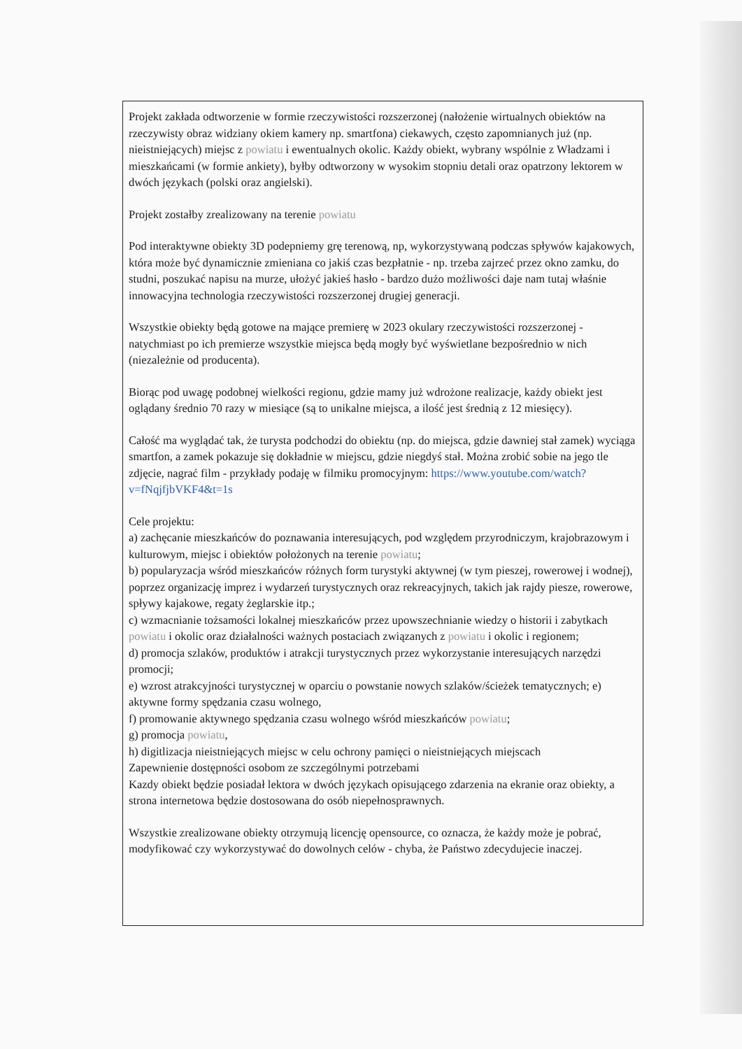Projekt zakłada odtworzenie w formie rzeczywistości rozszerzonej (nałożenie wirtualnych obiektów na rzeczywisty obraz widziany okiem kamery np. smartfona) ciekawych, często zapomnianych już (np. nieistniejących) miejsc z powiatu i ewentualnych okolic. Każdy obiekt, wybrany wspólnie z Władzami i mieszkańcami (w formie ankiety), byłby odtworzony w wysokim stopniu detali oraz opatrzony lektorem w dwóch językach (polski oraz angielski).
Projekt zostałby zrealizowany na terenie powiatu
Pod interaktywne obiekty 3D podepniemy grę terenową, np, wykorzystywaną podczas spływów kajakowych, która może być dynamicznie zmieniana co jakiś czas bezpłatnie - np. trzeba zajrzeć przez okno zamku, do studni, poszukać napisu na murze, ułożyć jakieś hasło - bardzo dużo możliwości daje nam tutaj właśnie innowacyjna technologia rzeczywistości rozszerzonej drugiej generacji.
Wszystkie obiekty będą gotowe na mające premierę w 2023 okulary rzeczywistości rozszerzonej - natychmiast po ich premierze wszystkie miejsca będą mogły być wyświetlane bezpośrednio w nich (niezależnie od producenta).
Biorąc pod uwagę podobnej wielkości regionu, gdzie mamy już wdrożone realizacje, każdy obiekt jest oglądany średnio 70 razy w miesiące (są to unikalne miejsca, a ilość jest średnią z 12 miesięcy).
Całość ma wyglądać tak, że turysta podchodzi do obiektu (np. do miejsca, gdzie dawniej stał zamek) wyciąga smartfon, a zamek pokazuje się dokładnie w miejscu, gdzie niegdyś stał. Można zrobić sobie na jego tle zdjęcie, nagrać film - przykłady podaję w filmiku promocyjnym: https://www.youtube.com/watch?v=fNqjfjbVKF4&t=1s
Cele projektu:
a) zachęcanie mieszkańców do poznawania interesujących, pod względem przyrodniczym, krajobrazowym i kulturowym, miejsc i obiektów położonych na terenie powiatu;
b) popularyzacja wśród mieszkańców różnych form turystyki aktywnej (w tym pieszej, rowerowej i wodnej), poprzez organizację imprez i wydarzeń turystycznych oraz rekreacyjnych, takich jak rajdy piesze, rowerowe, spływy kajakowe, regaty żeglarskie itp.;
c) wzmacnianie tożsamości lokalnej mieszkańców przez upowszechnianie wiedzy o historii i zabytkach powiatu i okolic oraz działalności ważnych postaciach związanych z powiatu i okolic i regionem;
d) promocja szlaków, produktów i atrakcji turystycznych przez wykorzystanie interesujących narzędzi promocji;
e) wzrost atrakcyjności turystycznej w oparciu o powstanie nowych szlaków/ścieżek tematycznych; e) aktywne formy spędzania czasu wolnego,
f) promowanie aktywnego spędzania czasu wolnego wśród mieszkańców powiatu;
g) promocja powiatu,
h) digitlizacja nieistniejących miejsc w celu ochrony pamięci o nieistniejących miejscach
Zapewnienie dostępności osobom ze szczególnymi potrzebami
Kazdy obiekt będzie posiadał lektora w dwóch językach opisującego zdarzenia na ekranie oraz obiekty, a strona internetowa będzie dostosowana do osób niepełnosprawnych.
Wszystkie zrealizowane obiekty otrzymują licencję opensource, co oznacza, że każdy może je pobrać, modyfikować czy wykorzystywać do dowolnych celów - chyba, że Państwo zdecydujecie inaczej.